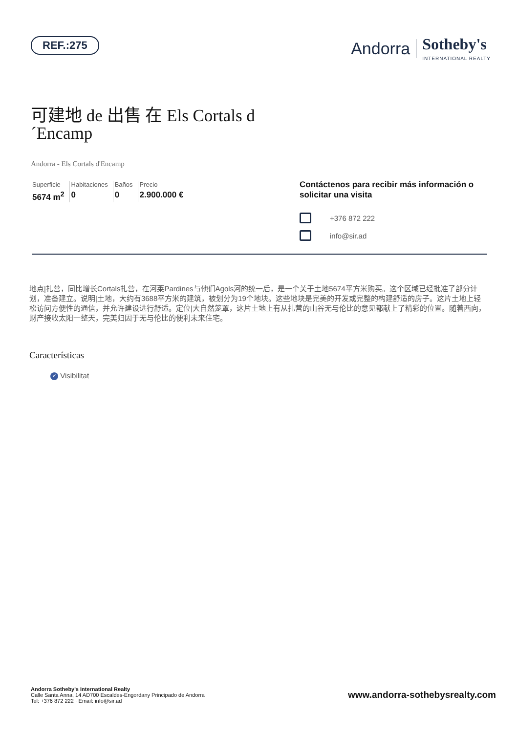REF.:275
Andorra Sotheby's
INTERNATIONAL REALTY
可建地 de 出售 在 Els Cortals d´Encamp
Andorra - Els Cortals d'Encamp
Superficie
5674 m<sup>2</sup>
Habitaciones
0
Baños
0
Precio
2.900.000 €
Contáctenos para recibir más información o solicitar una visita
+376 872 222
info@sir.ad
地点|扎营，同比增长Cortals扎营，在河莱Pardines与他们Agols河的统一后，是一个关于土地5674平方米购买。这个区域已经批准了部分计划，准备建立。说明|土地，大约有3688平方米的建筑，被划分为19个地块。这些地块是完美的开发或完整的构建舒适的房子。这片土地上轻松访问方便性的通信，并允许建设进行舒适。定位|大自然笼罩，这片土地上有从扎营的山谷无与伦比的意见都献上了精彩的位置。随着西向，财产接收太阳一整天，完美归因于无与伦比的便利未来住宅。
Características
✓ Visibilitat
Andorra Sotheby's International Realty
Calle Santa Anna, 14 AD700 Escaldes-Engordany Principado de Andorra
Tel: +376 872 222 · Email: info@sir.ad
www.andorra-sothebysrealty.com